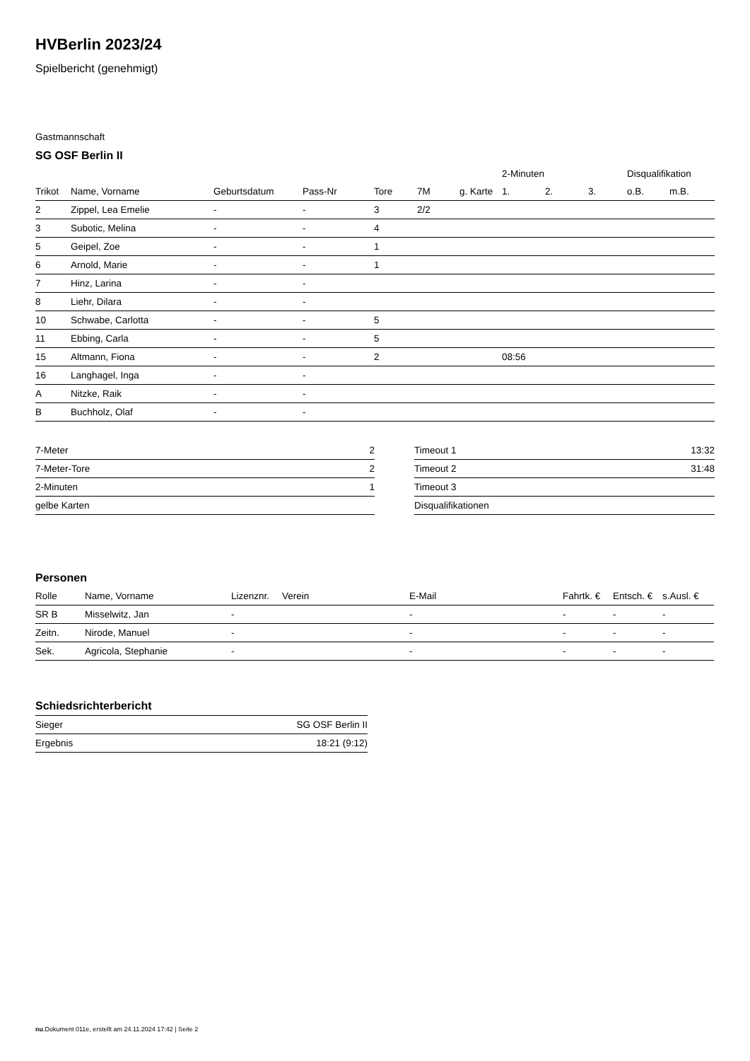HVBerlin 2023/24
Spielbericht (genehmigt)
Gastmannschaft
SG OSF Berlin II
| | | | | | | | 2-Minuten | | | Disqualifikation | |
| --- | --- | --- | --- | --- | --- | --- | --- | --- | --- | --- | --- |
| Trikot | Name, Vorname | Geburtsdatum | Pass-Nr | Tore | 7M | g. Karte | 1. | 2. | 3. | o.B. | m.B. |
| 2 | Zippel, Lea Emelie | - | - | 3 | 2/2 | | | | | | |
| 3 | Subotic, Melina | - | - | 4 | | | | | | | |
| 5 | Geipel, Zoe | - | - | 1 | | | | | | | |
| 6 | Arnold, Marie | - | - | 1 | | | | | | | |
| 7 | Hinz, Larina | - | - | | | | | | | | |
| 8 | Liehr, Dilara | - | - | | | | | | | | |
| 10 | Schwabe, Carlotta | - | - | 5 | | | | | | | |
| 11 | Ebbing, Carla | - | - | 5 | | | | | | | |
| 15 | Altmann, Fiona | - | - | 2 | | | 08:56 | | | | |
| 16 | Langhagel, Inga | - | - | | | | | | | | |
| A | Nitzke, Raik | - | - | | | | | | | | |
| B | Buchholz, Olaf | - | - | | | | | | | | |
| 7-Meter | 2 |
| 7-Meter-Tore | 2 |
| 2-Minuten | 1 |
| gelbe Karten | |
| Timeout 1 | 13:32 |
| Timeout 2 | 31:48 |
| Timeout 3 | |
| Disqualifikationen | |
Personen
| Rolle | Name, Vorname | Lizenznr. | Verein | E-Mail | Fahrtk. € | Entsch. € | s.Ausl. € |
| --- | --- | --- | --- | --- | --- | --- | --- |
| SR B | Misselwitz, Jan | - | | - | - | - | - |
| Zeitn. | Nirode, Manuel | - | | - | - | - | - |
| Sek. | Agricola, Stephanie | - | | - | - | - | - |
Schiedsrichterbericht
| Sieger | SG OSF Berlin II |
| Ergebnis | 18:21 (9:12) |
nu.Dokument 011e, erstellt am 24.11.2024 17:42 | Seite 2